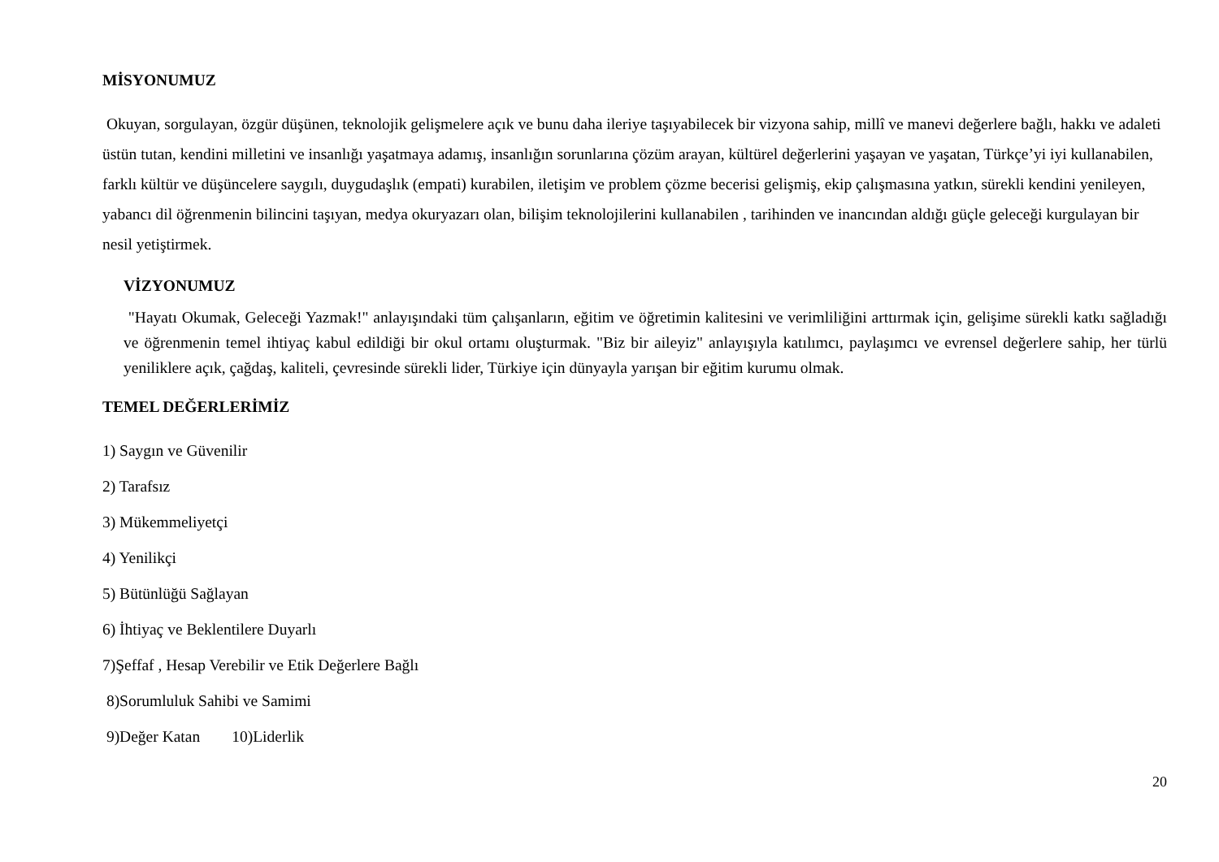MİSYONUMUZ
Okuyan, sorgulayan, özgür düşünen, teknolojik gelişmelere açık ve bunu daha ileriye taşıyabilecek bir vizyona sahip, millî ve manevi değerlere bağlı, hakkı ve adaleti üstün tutan, kendini milletini ve insanlığı yaşatmaya adamış, insanlığın sorunlarına çözüm arayan, kültürel değerlerini yaşayan ve yaşatan, Türkçe’yi iyi kullanabilen, farklı kültür ve düşüncelere saygılı, duygudaşlık (empati) kurabilen, iletişim ve problem çözme becerisi gelişmiş, ekip çalışmasına yatkın, sürekli kendini yenileyen, yabancı dil öğrenmenin bilincini taşıyan, medya okuryazarı olan, bilişim teknolojilerini kullanabilen , tarihinden ve inancından aldığı güçle geleceği kurgulayan bir nesil yetiştirmek.
VİZYONUMUZ
"Hayatı Okumak, Geleceği Yazmak!" anlayışındaki tüm çalışanların, eğitim ve öğretimin kalitesini ve verimliliğini arttırmak için, gelişime sürekli katkı sağladığı ve öğrenmenin temel ihtiyaç kabul edildiği bir okul ortamı oluşturmak. "Biz bir aileyiz" anlayışıyla katılımcı, paylaşımcı ve evrensel değerlere sahip, her türlü yeniliklere açık, çağdaş, kaliteli, çevresinde sürekli lider, Türkiye için dünyayla yarışan bir eğitim kurumu olmak.
TEMEL DEĞERLERİMİZ
1) Saygın ve Güvenilir
2) Tarafsız
3) Mükemmeliyetçi
4) Yenilikçi
5) Bütünlüğü Sağlayan
6) İhtiyaç ve Beklentilere Duyarlı
7)Şeffaf , Hesap Verebilir ve Etik Değerlere Bağlı
8)Sorumluluk Sahibi ve Samimi
9)Değer Katan 10)Liderlik
20